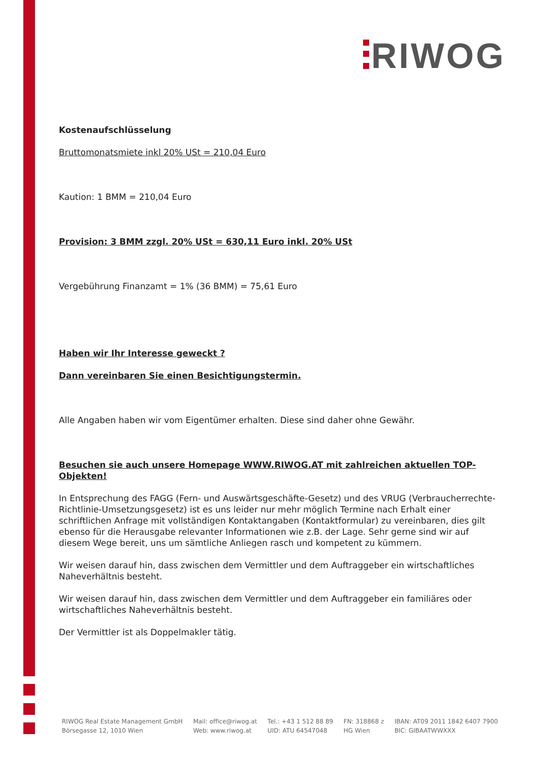RIWOG
Kostenaufschlüsselung
Bruttomonatsmiete inkl 20% USt = 210,04 Euro
Kaution: 1 BMM = 210,04 Euro
Provision: 3 BMM zzgl. 20% USt = 630,11 Euro inkl. 20% USt
Vergebührung Finanzamt = 1% (36 BMM) = 75,61 Euro
Haben wir Ihr Interesse geweckt ?
Dann vereinbaren Sie einen Besichtigungstermin.
Alle Angaben haben wir vom Eigentümer erhalten. Diese sind daher ohne Gewähr.
Besuchen sie auch unsere Homepage WWW.RIWOG.AT mit zahlreichen aktuellen TOP- Objekten!
In Entsprechung des FAGG (Fern- und Auswärtsgeschäfte-Gesetz) und des VRUG (Verbraucherrechte-Richtlinie-Umsetzungsgesetz) ist es uns leider nur mehr möglich Termine nach Erhalt einer schriftlichen Anfrage mit vollständigen Kontaktangaben (Kontaktformular) zu vereinbaren, dies gilt ebenso für die Herausgabe relevanter Informationen wie z.B. der Lage. Sehr gerne sind wir auf diesem Wege bereit, uns um sämtliche Anliegen rasch und kompetent zu kümmern.
Wir weisen darauf hin, dass zwischen dem Vermittler und dem Auftraggeber ein wirtschaftliches Naheverhältnis besteht.
Wir weisen darauf hin, dass zwischen dem Vermittler und dem Auftraggeber ein familiäres oder wirtschaftliches Naheverhältnis besteht.
Der Vermittler ist als Doppelmakler tätig.
RIWOG Real Estate Management GmbH
Börsegasse 12, 1010 Wien
Mail: office@riwog.at
Web: www.riwog.at
Tel.: +43 1 512 88 89
UID: ATU 64547048
FN: 318868 z
HG Wien
IBAN: AT09 2011 1842 6407 7900
BIC: GIBAATWWXXX